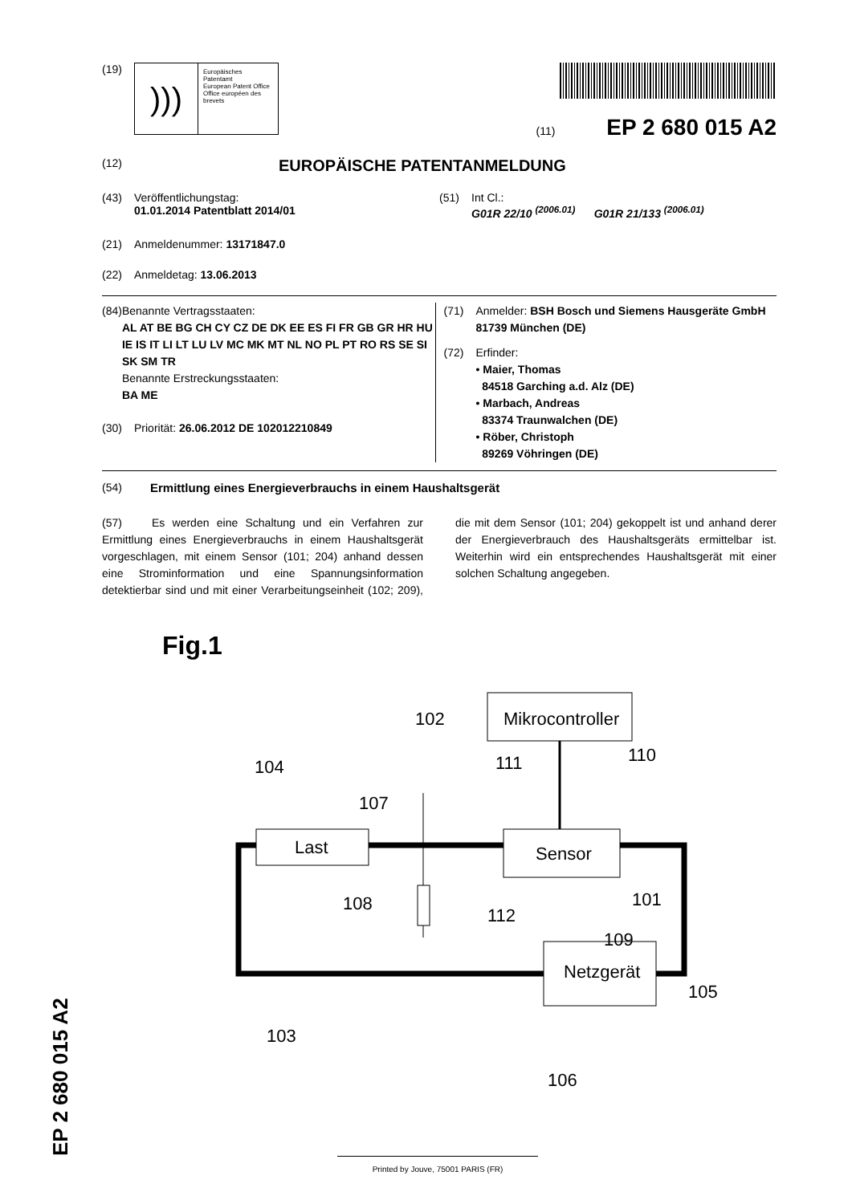(19)
)))
Europäisches Patentamt
European Patent Office
Office européen des brevets
(11) EP 2 680 015 A2
(12) EUROPÄISCHE PATENTANMELDUNG
(43) Veröffentlichungstag:
01.01.2014 Patentblatt 2014/01
(51) Int Cl.:
G01R 22/10 <sup>(2006.01)</sup> G01R 21/133 <sup>(2006.01)</sup>
(21) Anmeldenummer: 13171847.0
(22) Anmeldetag: 13.06.2013
(84) Benannte Vertragsstaaten:
AL AT BE BG CH CY CZ DE DK EE ES FI FR GB GR HR HU IE IS IT LI LT LU LV MC MK MT NL NO PL PT RO RS SE SI SK SM TR
Benannte Erstreckungsstaaten:
BA ME
(30) Priorität: 26.06.2012 DE 102012210849
(71) Anmelder: BSH Bosch und Siemens Hausgeräte GmbH
81739 München (DE)
(72) Erfinder:
• Maier, Thomas
84518 Garching a.d. Alz (DE)
• Marbach, Andreas
83374 Traunwalchen (DE)
• Röber, Christoph
89269 Vöhringen (DE)
(54) Ermittlung eines Energieverbrauchs in einem Haushaltsgerät
(57) Es werden eine Schaltung und ein Verfahren zur Ermittlung eines Energieverbrauchs in einem Haushaltsgerät vorgeschlagen, mit einem Sensor (101; 204) anhand dessen eine Strominformation und eine Spannungsinformation detektierbar sind und mit einer Verarbeitungseinheit (102; 209), die mit dem Sensor (101; 204) gekoppelt ist und anhand derer der Energieverbrauch des Haushaltsgeräts ermittelbar ist. Weiterhin wird ein entsprechendes Haushaltsgerät mit einer solchen Schaltung angegeben.
Fig.1
Mikrocontroller
Last
Sensor
Netzgerät
102
111
110
104
107
108
112
101
109
105
103
106
EP 2 680 015 A2 Printed by Jouve, 75001 PARIS (FR)